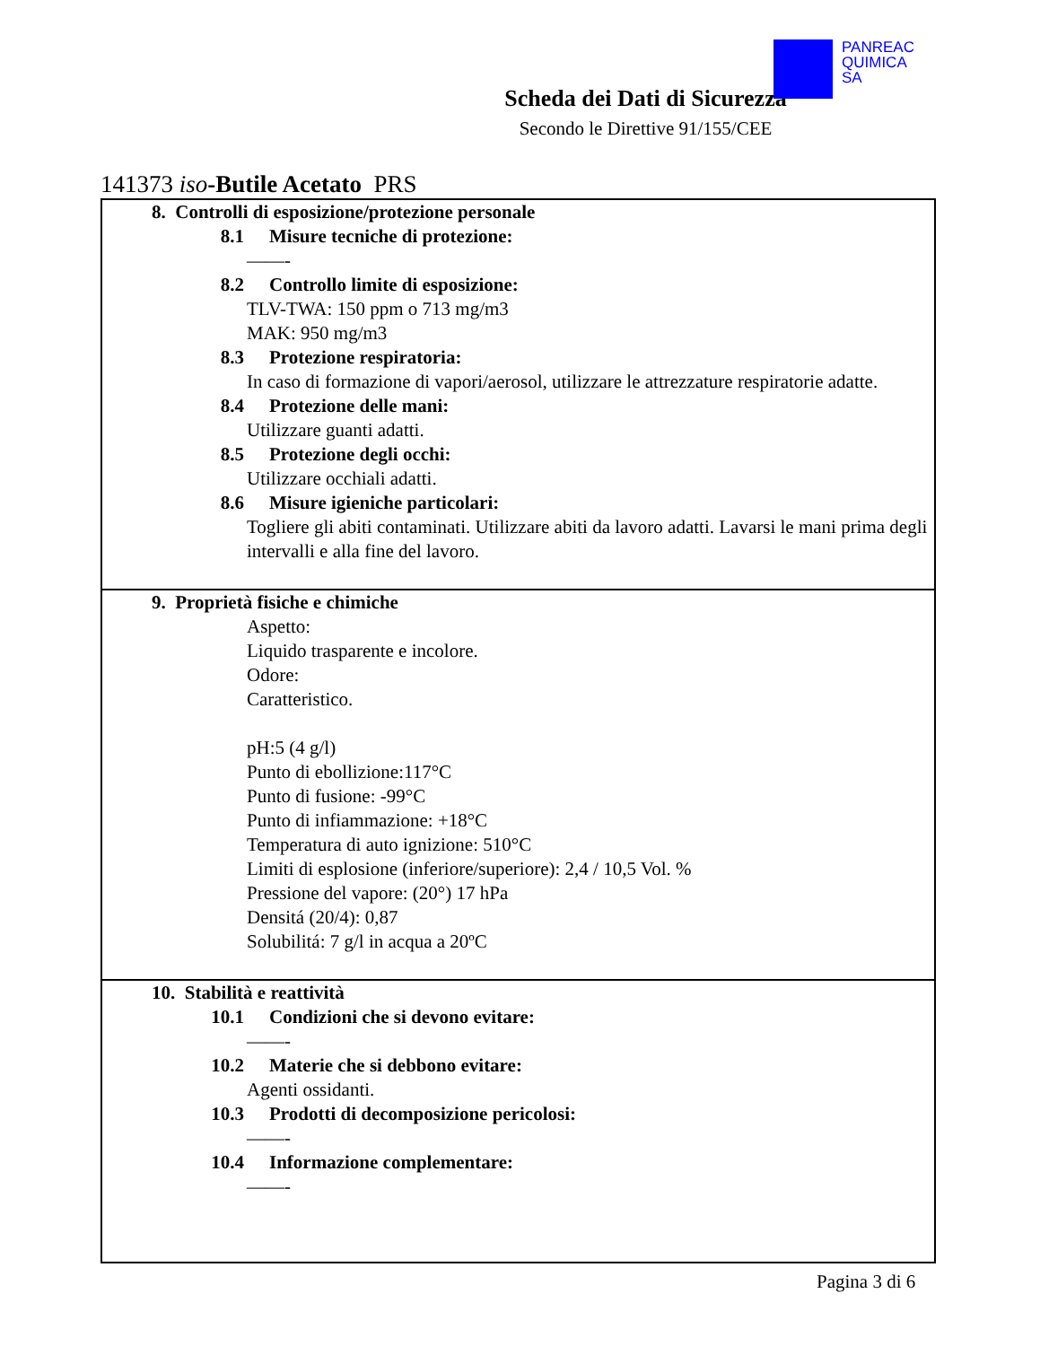PANREAC
QUIMICA
SA
Scheda dei Dati di Sicurezza
Secondo le Direttive 91/155/CEE
141373 iso-Butile Acetato PRS
8. Controlli di esposizione/protezione personale
8.1 Misure tecniche di protezione:
——-
8.2 Controllo limite di esposizione:
TLV-TWA: 150 ppm o 713 mg/m3
MAK: 950 mg/m3
8.3 Protezione respiratoria:
In caso di formazione di vapori/aerosol, utilizzare le attrezzature respiratorie adatte.
8.4 Protezione delle mani:
Utilizzare guanti adatti.
8.5 Protezione degli occhi:
Utilizzare occhiali adatti.
8.6 Misure igieniche particolari:
Togliere gli abiti contaminati. Utilizzare abiti da lavoro adatti. Lavarsi le mani prima degli intervalli e alla fine del lavoro.
9. Proprietà fisiche e chimiche
Aspetto:
Liquido trasparente e incolore.
Odore:
Caratteristico.
pH:5 (4 g/l)
Punto di ebollizione:117°C
Punto di fusione: -99°C
Punto di infiammazione: +18°C
Temperatura di auto ignizione: 510°C
Limiti di esplosione (inferiore/superiore): 2,4 / 10,5 Vol. %
Pressione del vapore: (20°) 17 hPa
Densitá (20/4): 0,87
Solubilitá: 7 g/l in acqua a 20ºC
10. Stabilità e reattività
10.1 Condizioni che si devono evitare:
——-
10.2 Materie che si debbono evitare:
Agenti ossidanti.
10.3 Prodotti di decomposizione pericolosi:
——-
10.4 Informazione complementare:
——-
Pagina 3 di 6